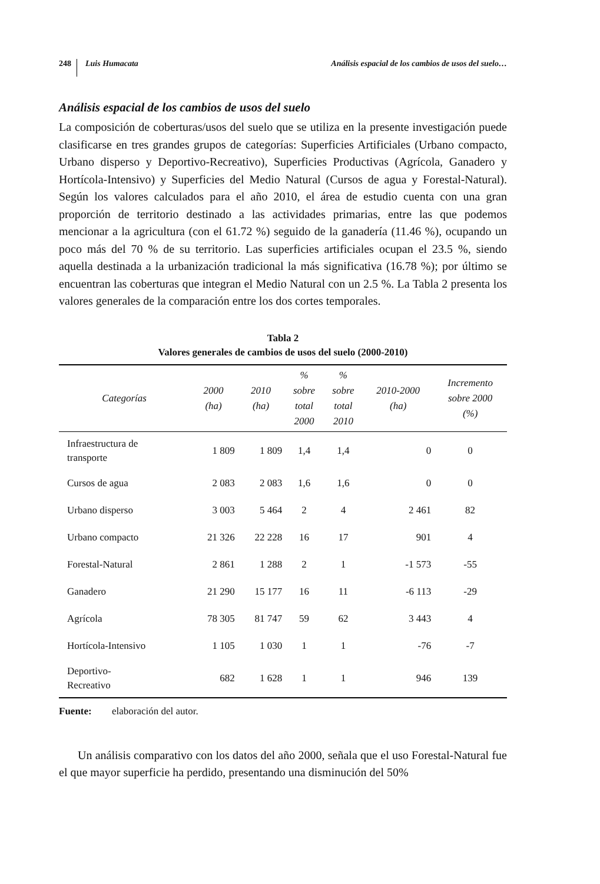248 Luis Humacata Análisis espacial de los cambios de usos del suelo…
Análisis espacial de los cambios de usos del suelo
La composición de coberturas/usos del suelo que se utiliza en la presente investigación puede clasificarse en tres grandes grupos de categorías: Superficies Artificiales (Urbano compacto, Urbano disperso y Deportivo-Recreativo), Superficies Productivas (Agrícola, Ganadero y Hortícola-Intensivo) y Superficies del Medio Natural (Cursos de agua y Forestal-Natural). Según los valores calculados para el año 2010, el área de estudio cuenta con una gran proporción de territorio destinado a las actividades primarias, entre las que podemos mencionar a la agricultura (con el 61.72 %) seguido de la ganadería (11.46 %), ocupando un poco más del 70 % de su territorio. Las superficies artificiales ocupan el 23.5 %, siendo aquella destinada a la urbanización tradicional la más significativa (16.78 %); por último se encuentran las coberturas que integran el Medio Natural con un 2.5 %. La Tabla 2 presenta los valores generales de la comparación entre los dos cortes temporales.
Tabla 2
Valores generales de cambios de usos del suelo (2000-2010)
| Categorías | 2000 (ha) | 2010 (ha) | % sobre total 2000 | % sobre total 2010 | 2010-2000 (ha) | Incremento sobre 2000 (%) |
| --- | --- | --- | --- | --- | --- | --- |
| Infraestructura de transporte | 1 809 | 1 809 | 1,4 | 1,4 | 0 | 0 |
| Cursos de agua | 2 083 | 2 083 | 1,6 | 1,6 | 0 | 0 |
| Urbano disperso | 3 003 | 5 464 | 2 | 4 | 2 461 | 82 |
| Urbano compacto | 21 326 | 22 228 | 16 | 17 | 901 | 4 |
| Forestal-Natural | 2 861 | 1 288 | 2 | 1 | -1 573 | -55 |
| Ganadero | 21 290 | 15 177 | 16 | 11 | -6 113 | -29 |
| Agrícola | 78 305 | 81 747 | 59 | 62 | 3 443 | 4 |
| Hortícola-Intensivo | 1 105 | 1 030 | 1 | 1 | -76 | -7 |
| Deportivo- Recreativo | 682 | 1 628 | 1 | 1 | 946 | 139 |
Fuente: elaboración del autor.
Un análisis comparativo con los datos del año 2000, señala que el uso Forestal-Natural fue el que mayor superficie ha perdido, presentando una disminución del 50%